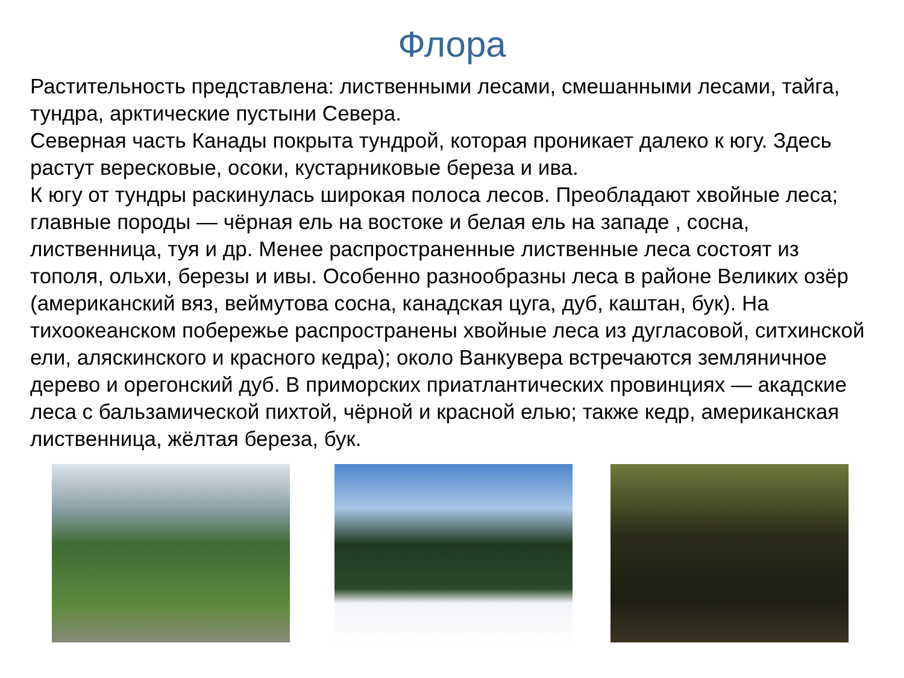Флора
Растительность представлена: лиственными лесами, смешанными лесами, тайга, тундра, арктические пустыни Севера.
Северная часть Канады покрыта тундрой, которая проникает далеко к югу. Здесь растут вересковые, осоки, кустарниковые береза и ива.
К югу от тундры раскинулась широкая полоса лесов. Преобладают хвойные леса; главные породы — чёрная ель на востоке и белая ель на западе , сосна, лиственница, туя и др. Менее распространенные лиственные леса состоят из тополя, ольхи, березы и ивы. Особенно разнообразны леса в районе Великих озёр (американский вяз, веймутова сосна, канадская цуга, дуб, каштан, бук). На тихоокеанском побережье распространены хвойные леса из дугласовой, ситхинской ели, аляскинского и красного кедра); около Ванкувера встречаются земляничное дерево и орегонский дуб. В приморских приатлантических провинциях — акадские леса с бальзамической пихтой, чёрной и красной елью; также кедр, американская лиственница, жёлтая береза, бук.